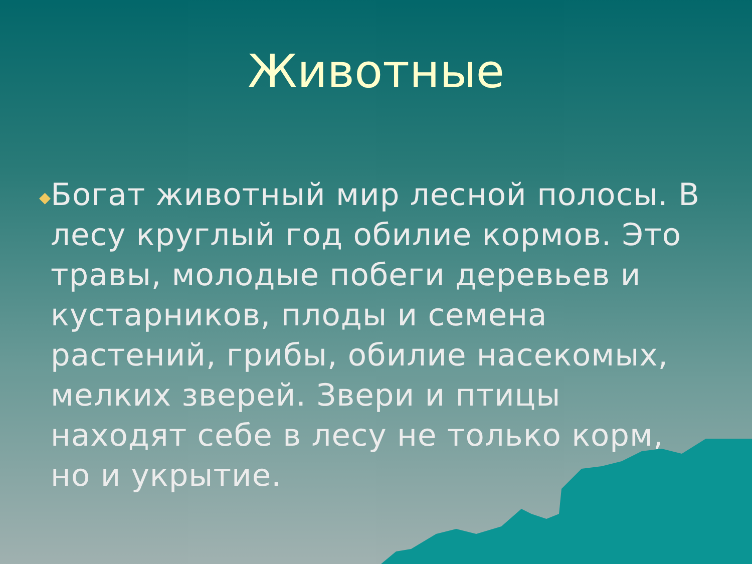Животные
◆
Богат животный мир лесной полосы. В лесу круглый год обилие кормов. Это травы, молодые побеги деревьев и кустарников, плоды и семена растений, грибы, обилие насекомых, мелких зверей. Звери и птицы находят себе в лесу не только корм, но и укрытие.